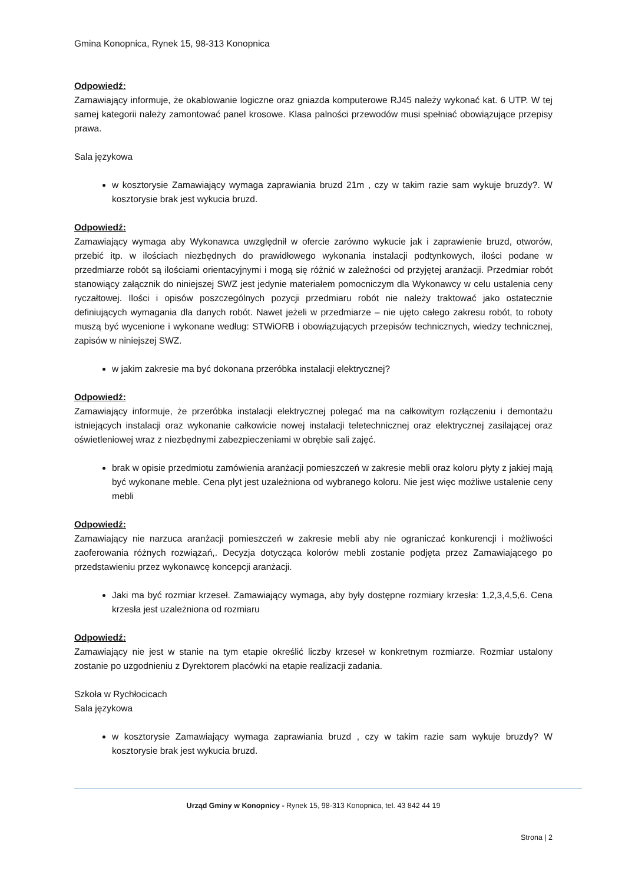Gmina Konopnica, Rynek 15, 98-313 Konopnica
Odpowiedź:
Zamawiający informuje, że okablowanie logiczne oraz gniazda komputerowe RJ45 należy wykonać kat. 6 UTP. W tej samej kategorii należy zamontować panel krosowe. Klasa palności przewodów musi spełniać obowiązujące przepisy prawa.
Sala językowa
w kosztorysie Zamawiający wymaga zaprawiania bruzd 21m , czy w takim razie sam wykuje bruzdy?. W kosztorysie brak jest wykucia bruzd.
Odpowiedź:
Zamawiający wymaga aby Wykonawca uwzględnił w ofercie zarówno wykucie jak i zaprawienie bruzd, otworów, przebić itp. w ilościach niezbędnych do prawidłowego wykonania instalacji podtynkowych, ilości podane w przedmiarze robót są ilościami orientacyjnymi i mogą się różnić w zależności od przyjętej aranżacji. Przedmiar robót stanowiący załącznik do niniejszej SWZ jest jedynie materiałem pomocniczym dla Wykonawcy w celu ustalenia ceny ryczałtowej. Ilości i opisów poszczególnych pozycji przedmiaru robót nie należy traktować jako ostatecznie definiujących wymagania dla danych robót. Nawet jeżeli w przedmiarze – nie ujęto całego zakresu robót, to roboty muszą być wycenione i wykonane według: STWiORB i obowiązujących przepisów technicznych, wiedzy technicznej, zapisów w niniejszej SWZ.
w jakim zakresie ma być dokonana przeróbka instalacji elektrycznej?
Odpowiedź:
Zamawiający informuje, że przeróbka instalacji elektrycznej polegać ma na całkowitym rozłączeniu i demontażu istniejących instalacji oraz wykonanie całkowicie nowej instalacji teletechnicznej oraz elektrycznej zasilającej oraz oświetleniowej wraz z niezbędnymi zabezpieczeniami w obrębie sali zajęć.
brak w opisie przedmiotu zamówienia aranżacji pomieszczeń w zakresie mebli oraz koloru płyty z jakiej mają być wykonane meble. Cena płyt jest uzależniona od wybranego koloru. Nie jest więc możliwe ustalenie ceny mebli
Odpowiedź:
Zamawiający nie narzuca aranżacji pomieszczeń w zakresie mebli aby nie ograniczać konkurencji i możliwości zaoferowania różnych rozwiązań,. Decyzja dotycząca kolorów mebli zostanie podjęta przez Zamawiającego po przedstawieniu przez wykonawcę koncepcji aranżacji.
Jaki ma być rozmiar krzeseł. Zamawiający wymaga, aby były dostępne rozmiary krzesła: 1,2,3,4,5,6. Cena krzesła jest uzależniona od rozmiaru
Odpowiedź:
Zamawiający nie jest w stanie na tym etapie określić liczby krzeseł w konkretnym rozmiarze. Rozmiar ustalony zostanie po uzgodnieniu z Dyrektorem placówki na etapie realizacji zadania.
Szkoła w Rychłocicach
Sala językowa
w kosztorysie Zamawiający wymaga zaprawiania bruzd , czy w takim razie sam wykuje bruzdy? W kosztorysie brak jest wykucia bruzd.
Urząd Gminy w Konopnicy - Rynek 15, 98-313 Konopnica, tel. 43 842 44 19
Strona | 2